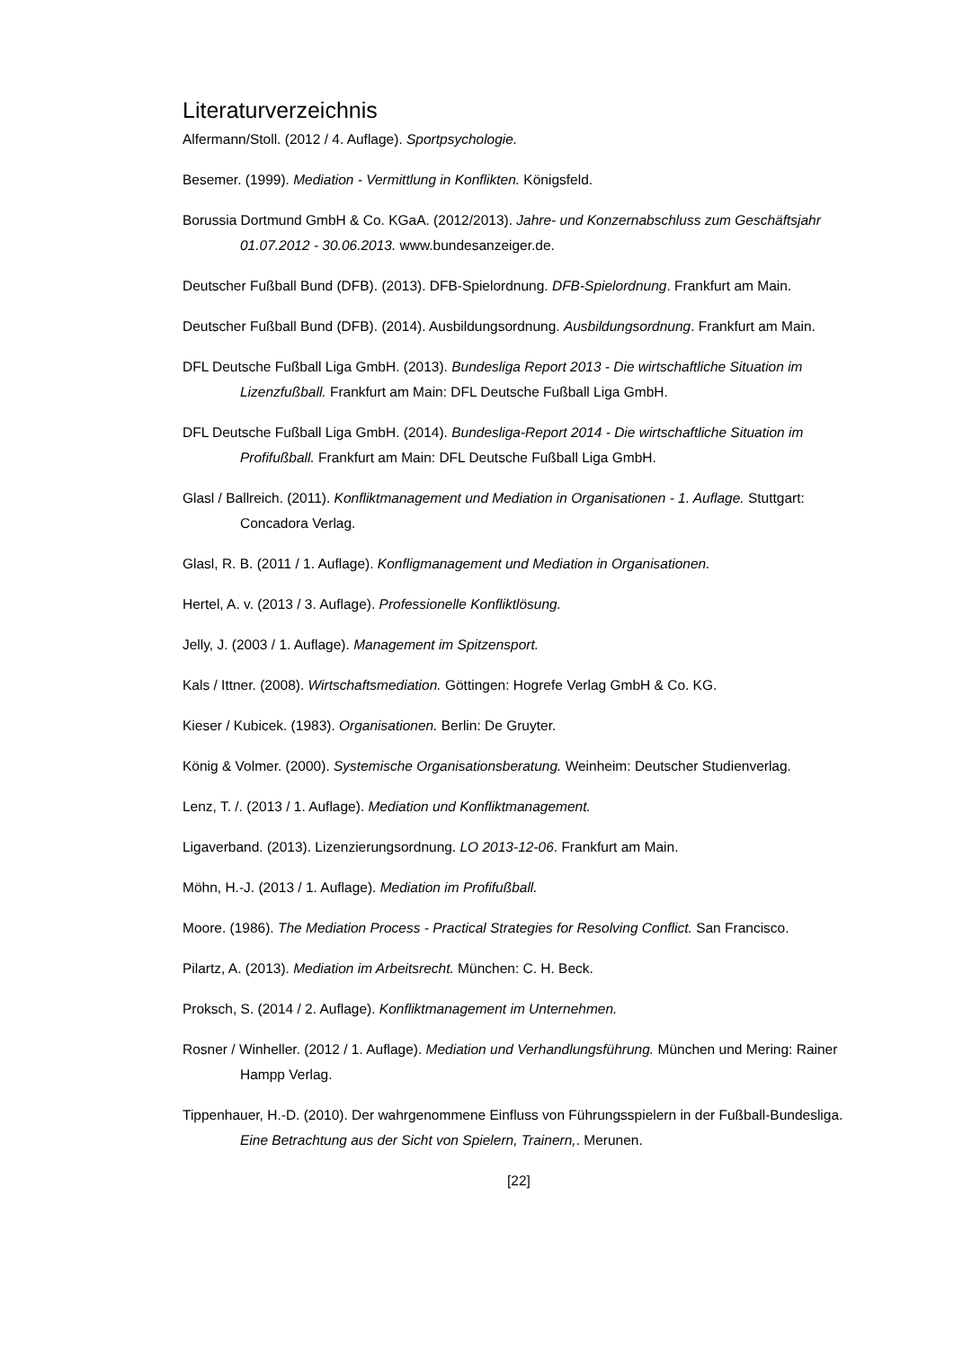Literaturverzeichnis
Alfermann/Stoll. (2012 / 4. Auflage). Sportpsychologie.
Besemer. (1999). Mediation - Vermittlung in Konflikten. Königsfeld.
Borussia Dortmund GmbH & Co. KGaA. (2012/2013). Jahre- und Konzernabschluss zum Geschäftsjahr 01.07.2012 - 30.06.2013. www.bundesanzeiger.de.
Deutscher Fußball Bund (DFB). (2013). DFB-Spielordnung. DFB-Spielordnung. Frankfurt am Main.
Deutscher Fußball Bund (DFB). (2014). Ausbildungsordnung. Ausbildungsordnung. Frankfurt am Main.
DFL Deutsche Fußball Liga GmbH. (2013). Bundesliga Report 2013 - Die wirtschaftliche Situation im Lizenzfußball. Frankfurt am Main: DFL Deutsche Fußball Liga GmbH.
DFL Deutsche Fußball Liga GmbH. (2014). Bundesliga-Report 2014 - Die wirtschaftliche Situation im Profifußball. Frankfurt am Main: DFL Deutsche Fußball Liga GmbH.
Glasl / Ballreich. (2011). Konfliktmanagement und Mediation in Organisationen - 1. Auflage. Stuttgart: Concadora Verlag.
Glasl, R. B. (2011 / 1. Auflage). Konfligmanagement und Mediation in Organisationen.
Hertel, A. v. (2013 / 3. Auflage). Professionelle Konfliktlösung.
Jelly, J. (2003 / 1. Auflage). Management im Spitzensport.
Kals / Ittner. (2008). Wirtschaftsmediation. Göttingen: Hogrefe Verlag GmbH & Co. KG.
Kieser / Kubicek. (1983). Organisationen. Berlin: De Gruyter.
König & Volmer. (2000). Systemische Organisationsberatung. Weinheim: Deutscher Studienverlag.
Lenz, T. /. (2013 / 1. Auflage). Mediation und Konfliktmanagement.
Ligaverband. (2013). Lizenzierungsordnung. LO 2013-12-06. Frankfurt am Main.
Möhn, H.-J. (2013 / 1. Auflage). Mediation im Profifußball.
Moore. (1986). The Mediation Process - Practical Strategies for Resolving Conflict. San Francisco.
Pilartz, A. (2013). Mediation im Arbeitsrecht. München: C. H. Beck.
Proksch, S. (2014 / 2. Auflage). Konfliktmanagement im Unternehmen.
Rosner / Winheller. (2012 / 1. Auflage). Mediation und Verhandlungsführung. München und Mering: Rainer Hampp Verlag.
Tippenhauer, H.-D. (2010). Der wahrgenommene Einfluss von Führungsspielern in der Fußball-Bundesliga. Eine Betrachtung aus der Sicht von Spielern, Trainern,. Merunen.
[22]